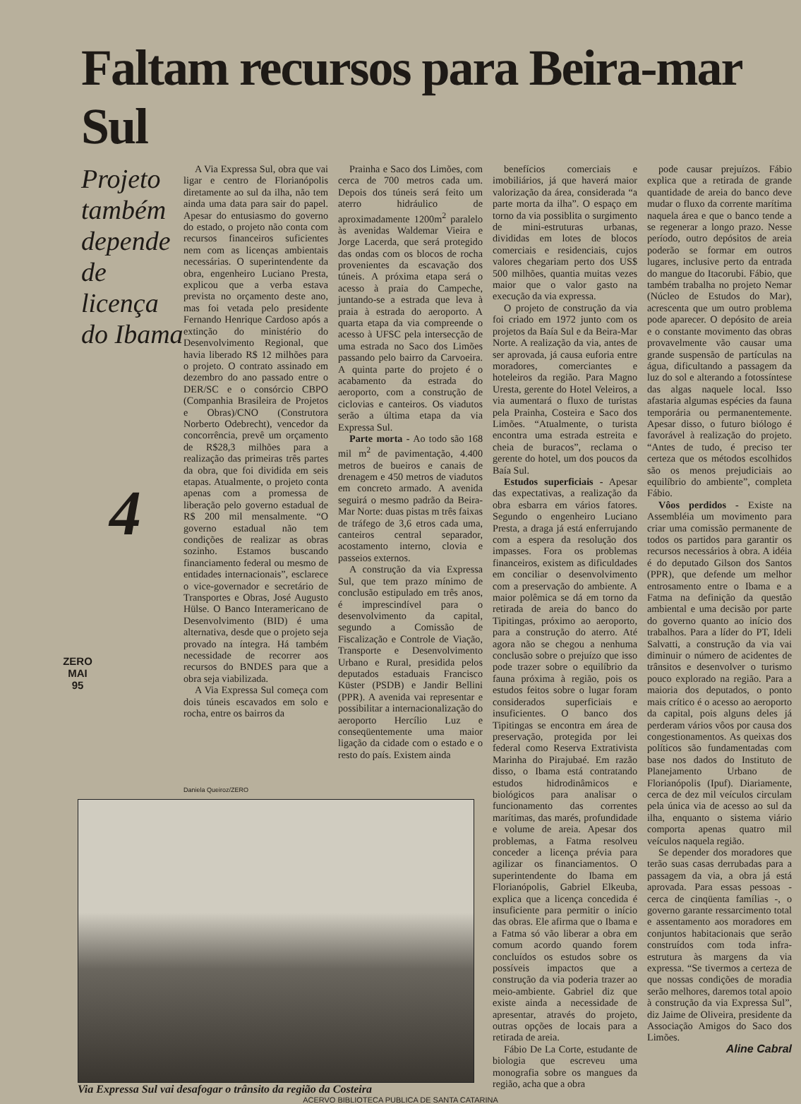Faltam recursos para Beira-mar Sul
Projeto também depende de licença do Ibama
4
ZERO
MAI
95
A Via Expressa Sul, obra que vai ligar e centro de Florianópolis diretamente ao sul da ilha, não tem ainda uma data para sair do papel. Apesar do entusiasmo do governo do estado, o projeto não conta com recursos financeiros suficientes nem com as licenças ambientais necessárias. O superintendente da obra, engenheiro Luciano Presta, explicou que a verba estava prevista no orçamento deste ano, mas foi vetada pelo presidente Fernando Henrique Cardoso após a extinção do ministério do Desenvolvimento Regional, que havia liberado R$ 12 milhões para o projeto. O contrato assinado em dezembro do ano passado entre o DER/SC e o consórcio CBPO (Companhia Brasileira de Projetos e Obras)/CNO (Construtora Norberto Odebrecht), vencedor da concorrência, prevê um orçamento de R$28,3 milhões para a realização das primeiras três partes da obra, que foi dividida em seis etapas. Atualmente, o projeto conta apenas com a promessa de liberação pelo governo estadual de R$ 200 mil mensalmente. “O governo estadual não tem condições de realizar as obras sozinho. Estamos buscando financiamento federal ou mesmo de entidades internacionais”, esclarece o vice-governador e secretário de Transportes e Obras, José Augusto Hülse. O Banco Interamericano de Desenvolvimento (BID) é uma alternativa, desde que o projeto seja provado na íntegra. Há também necessidade de recorrer aos recursos do BNDES para que a obra seja viabilizada.
A Via Expressa Sul começa com dois túneis escavados em solo e rocha, entre os bairros da
Prainha e Saco dos Limões, com cerca de 700 metros cada um. Depois dos túneis será feito um aterro hidráulico de aproximadamente 1200m<sup>2</sup> paralelo às avenidas Waldemar Vieira e Jorge Lacerda, que será protegido das ondas com os blocos de rocha provenientes da escavação dos túneis. A próxima etapa será o acesso à praia do Campeche, juntando-se a estrada que leva à praia à estrada do aeroporto. A quarta etapa da via compreende o acesso à UFSC pela intersecção de uma estrada no Saco dos Limões passando pelo bairro da Carvoeira. A quinta parte do projeto é o acabamento da estrada do aeroporto, com a construção de ciclovias e canteiros. Os viadutos serão a última etapa da via Expressa Sul.
Parte morta - Ao todo são 168 mil m<sup>2</sup> de pavimentação, 4.400 metros de bueiros e canais de drenagem e 450 metros de viadutos em concreto armado. A avenida seguirá o mesmo padrão da Beira-Mar Norte: duas pistas m três faixas de tráfego de 3,6 etros cada uma, canteiros central separador, acostamento interno, clovia e passeios externos.
A construção da via Expressa Sul, que tem prazo mínimo de conclusão estipulado em três anos, é imprescindível para o desenvolvimento da capital, segundo a Comissão de Fiscalização e Controle de Viação, Transporte e Desenvolvimento Urbano e Rural, presidida pelos deputados estaduais Francisco Küster (PSDB) e Jandir Bellini (PPR). A avenida vai representar e possibilitar a internacionalização do aeroporto Hercílio Luz e conseqüentemente uma maior ligação da cidade com o estado e o resto do país. Existem ainda
benefícios comerciais e imobiliários, já que haverá maior valorização da área, considerada “a parte morta da ilha”. O espaço em torno da via possiblita o surgimento de mini-estruturas urbanas, divididas em lotes de blocos comerciais e residenciais, cujos valores chegariam perto dos US$ 500 milhões, quantia muitas vezes maior que o valor gasto na execução da via expressa.
O projeto de construção da via foi criado em 1972 junto com os projetos da Baía Sul e da Beira-Mar Norte. A realização da via, antes de ser aprovada, já causa euforia entre moradores, comerciantes e hoteleiros da região. Para Magno Uresta, gerente do Hotel Veleiros, a via aumentará o fluxo de turistas pela Prainha, Costeira e Saco dos Limões. “Atualmente, o turista encontra uma estrada estreita e cheia de buracos”, reclama o gerente do hotel, um dos poucos da Baía Sul.
Estudos superficiais - Apesar das expectativas, a realização da obra esbarra em vários fatores. Segundo o engenheiro Luciano Presta, a draga já está enferrujando com a espera da resolução dos impasses. Fora os problemas financeiros, existem as dificuldades em conciliar o desenvolvimento com a preservação do ambiente. A maior polêmica se dá em torno da retirada de areia do banco do Tipitingas, próximo ao aeroporto, para a construção do aterro. Até agora não se chegou a nenhuma conclusão sobre o prejuízo que isso pode trazer sobre o equilíbrio da fauna próxima à região, pois os estudos feitos sobre o lugar foram considerados superficiais e insuficientes. O banco dos Tipitingas se encontra em área de preservação, protegida por lei federal como Reserva Extrativista Marinha do Pirajubaé. Em razão disso, o Ibama está contratando estudos hidrodinâmicos e biológicos para analisar o funcionamento das correntes marítimas, das marés, profundidade e volume de areia. Apesar dos problemas, a Fatma resolveu conceder a licença prévia para agilizar os financiamentos. O superintendente do Ibama em Florianópolis, Gabriel Elkeuba, explica que a licença concedida é insuficiente para permitir o início das obras. Ele afirma que o Ibama e a Fatma só vão liberar a obra em comum acordo quando forem concluídos os estudos sobre os possíveis impactos que a construção da via poderia trazer ao meio-ambiente. Gabriel diz que existe ainda a necessidade de apresentar, através do projeto, outras opções de locais para a retirada de areia.
Fábio De La Corte, estudante de biologia que escreveu uma monografia sobre os mangues da região, acha que a obra
pode causar prejuízos. Fábio explica que a retirada de grande quantidade de areia do banco deve mudar o fluxo da corrente marítima naquela área e que o banco tende a se regenerar a longo prazo. Nesse período, outro depósitos de areia poderão se formar em outros lugares, inclusive perto da entrada do mangue do Itacorubi. Fábio, que também trabalha no projeto Nemar (Núcleo de Estudos do Mar), acrescenta que um outro problema pode aparecer. O depósito de areia e o constante movimento das obras provavelmente vão causar uma grande suspensão de partículas na água, dificultando a passagem da luz do sol e alterando a fotossíntese das algas naquele local. Isso afastaria algumas espécies da fauna temporária ou permanentemente. Apesar disso, o futuro biólogo é favorável à realização do projeto. “Antes de tudo, é preciso ter certeza que os métodos escolhidos são os menos prejudiciais ao equilíbrio do ambiente”, completa Fábio.
Vôos perdidos - Existe na Assembléia um movimento para criar uma comissão permanente de todos os partidos para garantir os recursos necessários à obra. A idéia é do deputado Gilson dos Santos (PPR), que defende um melhor entrosamento entre o Ibama e a Fatma na definição da questão ambiental e uma decisão por parte do governo quanto ao início dos trabalhos. Para a líder do PT, Ideli Salvatti, a construção da via vai diminuir o número de acidentes de trânsitos e desenvolver o turismo pouco explorado na região. Para a maioria dos deputados, o ponto mais crítico é o acesso ao aeroporto da capital, pois alguns deles já perderam vários vôos por causa dos congestionamentos. As queixas dos políticos são fundamentadas com base nos dados do Instituto de Planejamento Urbano de Florianópolis (Ipuf). Diariamente, cerca de dez mil veículos circulam pela única via de acesso ao sul da ilha, enquanto o sistema viário comporta apenas quatro mil veículos naquela região.
Se depender dos moradores que terão suas casas derrubadas para a passagem da via, a obra já está aprovada. Para essas pessoas - cerca de cinqüenta famílias -, o governo garante ressarcimento total e assentamento aos moradores em conjuntos habitacionais que serão construídos com toda infra-estrutura às margens da via expressa. “Se tivermos a certeza de que nossas condições de moradia serão melhores, daremos total apoio à construção da via Expressa Sul”, diz Jaime de Oliveira, presidente da Associação Amigos do Saco dos Limões.
Aline Cabral
Daniela Queiroz/ZERO
Via Expressa Sul vai desafogar o trânsito da região da Costeira
ACERVO BIBLIOTECA PUBLICA DE SANTA CATARINA